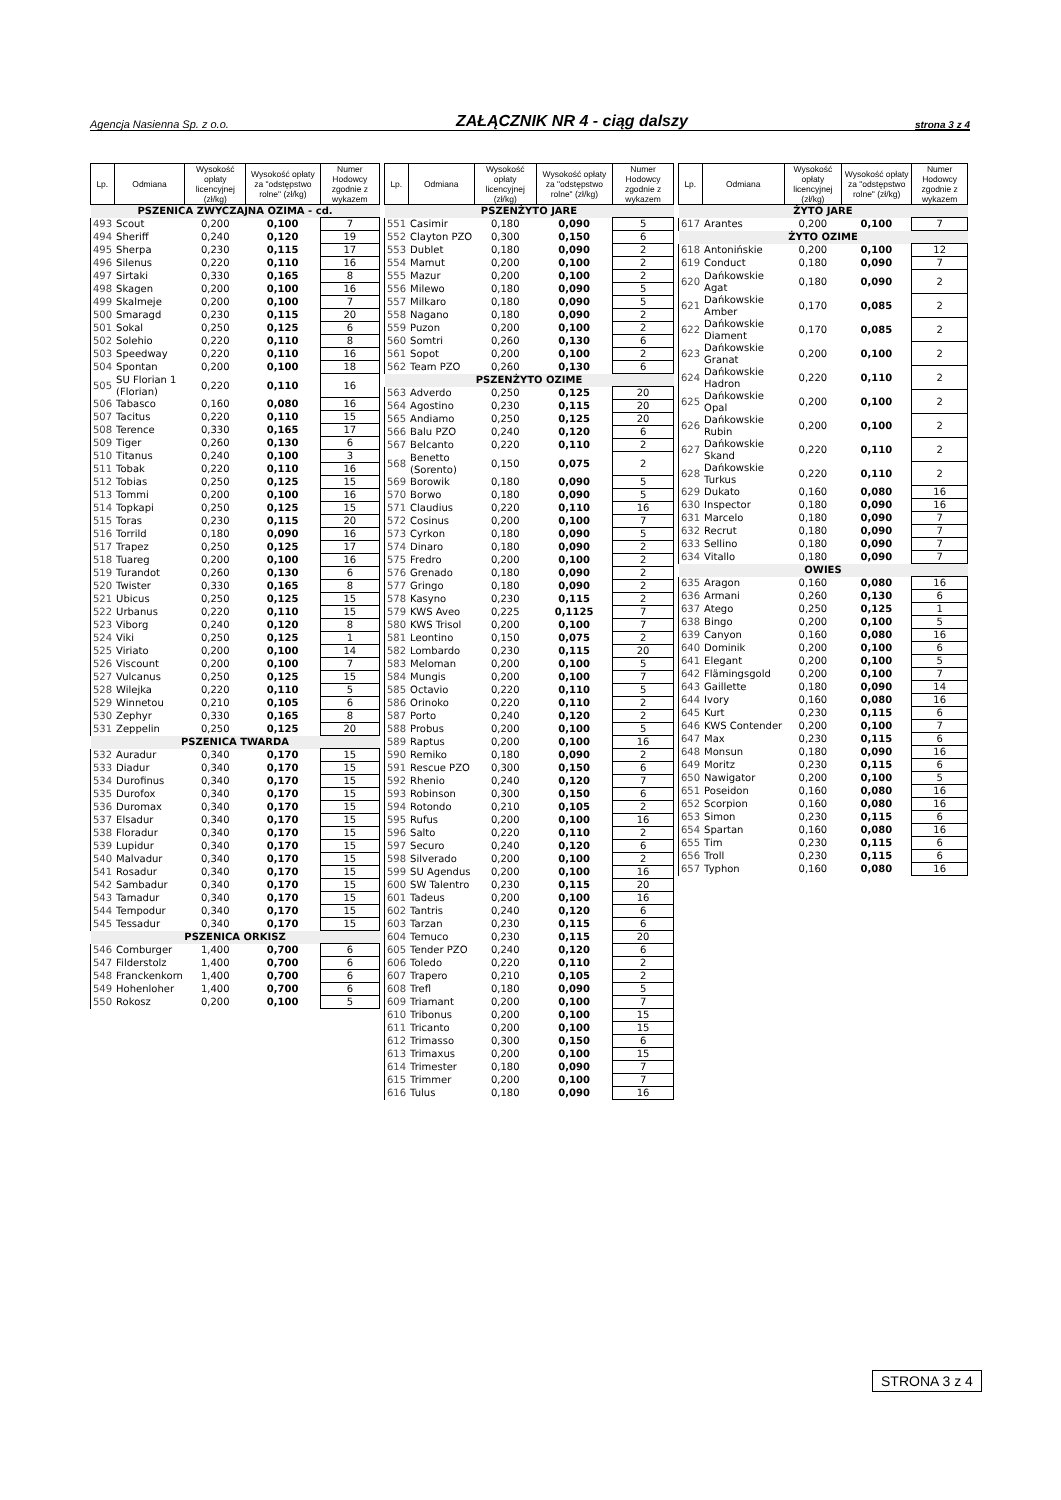Agencja Nasienna Sp. z o.o. ZAŁĄCZNIK NR 4 - ciąg dalszy strona 3 z 4
| Lp. | Odmiana | Wysokość opłaty licencyjnej (zł/kg) | Wysokość opłaty za "odstępstwo rolne" (zł/kg) | Numer Hodowcy zgodnie z wykazem |
| --- | --- | --- | --- | --- |
| PSZENICA ZWYCZAJNA OZIMA - cd. | | | | |
| 493 | Scout | 0,200 | 0,100 | 7 |
| 494 | Sheriff | 0,240 | 0,120 | 19 |
| 495 | Sherpa | 0,230 | 0,115 | 17 |
| 496 | Silenus | 0,220 | 0,110 | 16 |
| 497 | Sirtaki | 0,330 | 0,165 | 8 |
| 498 | Skagen | 0,200 | 0,100 | 16 |
| 499 | Skalmeje | 0,200 | 0,100 | 7 |
| 500 | Smaragd | 0,230 | 0,115 | 20 |
| 501 | Sokal | 0,250 | 0,125 | 6 |
| 502 | Solehio | 0,220 | 0,110 | 8 |
| 503 | Speedway | 0,220 | 0,110 | 16 |
| 504 | Spontan | 0,200 | 0,100 | 18 |
| 505 | SU Florian 1 (Florian) | 0,220 | 0,110 | 16 |
| 506 | Tabasco | 0,160 | 0,080 | 16 |
| 507 | Tacitus | 0,220 | 0,110 | 15 |
| 508 | Terence | 0,330 | 0,165 | 17 |
| 509 | Tiger | 0,260 | 0,130 | 6 |
| 510 | Titanus | 0,240 | 0,100 | 3 |
| 511 | Tobak | 0,220 | 0,110 | 16 |
| 512 | Tobias | 0,250 | 0,125 | 15 |
| 513 | Tommi | 0,200 | 0,100 | 16 |
| 514 | Topkapi | 0,250 | 0,125 | 15 |
| 515 | Toras | 0,230 | 0,115 | 20 |
| 516 | Torrild | 0,180 | 0,090 | 16 |
| 517 | Trapez | 0,250 | 0,125 | 17 |
| 518 | Tuareg | 0,200 | 0,100 | 16 |
| 519 | Turandot | 0,260 | 0,130 | 6 |
| 520 | Twister | 0,330 | 0,165 | 8 |
| 521 | Ubicus | 0,250 | 0,125 | 15 |
| 522 | Urbanus | 0,220 | 0,110 | 15 |
| 523 | Viborg | 0,240 | 0,120 | 8 |
| 524 | Viki | 0,250 | 0,125 | 1 |
| 525 | Viriato | 0,200 | 0,100 | 14 |
| 526 | Viscount | 0,200 | 0,100 | 7 |
| 527 | Vulcanus | 0,250 | 0,125 | 15 |
| 528 | Wilejka | 0,220 | 0,110 | 5 |
| 529 | Winnetou | 0,210 | 0,105 | 6 |
| 530 | Zephyr | 0,330 | 0,165 | 8 |
| 531 | Zeppelin | 0,250 | 0,125 | 20 |
| PSZENICA TWARDA | | | | |
| 532 | Auradur | 0,340 | 0,170 | 15 |
| 533 | Diadur | 0,340 | 0,170 | 15 |
| 534 | Durofinus | 0,340 | 0,170 | 15 |
| 535 | Durofox | 0,340 | 0,170 | 15 |
| 536 | Duromax | 0,340 | 0,170 | 15 |
| 537 | Elsadur | 0,340 | 0,170 | 15 |
| 538 | Floradur | 0,340 | 0,170 | 15 |
| 539 | Lupidur | 0,340 | 0,170 | 15 |
| 540 | Malvadur | 0,340 | 0,170 | 15 |
| 541 | Rosadur | 0,340 | 0,170 | 15 |
| 542 | Sambadur | 0,340 | 0,170 | 15 |
| 543 | Tamadur | 0,340 | 0,170 | 15 |
| 544 | Tempodur | 0,340 | 0,170 | 15 |
| 545 | Tessadur | 0,340 | 0,170 | 15 |
| PSZENICA ORKISZ | | | | |
| 546 | Comburger | 1,400 | 0,700 | 6 |
| 547 | Filderstolz | 1,400 | 0,700 | 6 |
| 548 | Franckenkorn | 1,400 | 0,700 | 6 |
| 549 | Hohenloher | 1,400 | 0,700 | 6 |
| 550 | Rokosz | 0,200 | 0,100 | 5 |
| Lp. | Odmiana | Wysokość opłaty licencyjnej (zł/kg) | Wysokość opłaty za "odstępstwo rolne" (zł/kg) | Numer Hodowcy zgodnie z wykazem |
| --- | --- | --- | --- | --- |
| PSZENŻYTO JARE | | | | |
| 551 | Casimir | 0,180 | 0,090 | 5 |
| 552 | Clayton PZO | 0,300 | 0,150 | 6 |
| 553 | Dublet | 0,180 | 0,090 | 2 |
| 554 | Mamut | 0,200 | 0,100 | 2 |
| 555 | Mazur | 0,200 | 0,100 | 2 |
| 556 | Milewo | 0,180 | 0,090 | 5 |
| 557 | Milkaro | 0,180 | 0,090 | 5 |
| 558 | Nagano | 0,180 | 0,090 | 2 |
| 559 | Puzon | 0,200 | 0,100 | 2 |
| 560 | Somtri | 0,260 | 0,130 | 6 |
| 561 | Sopot | 0,200 | 0,100 | 2 |
| 562 | Team PZO | 0,260 | 0,130 | 6 |
| PSZENŻYTO OZIME | | | | |
| 563 | Adverdo | 0,250 | 0,125 | 20 |
| 564 | Agostino | 0,230 | 0,115 | 20 |
| 565 | Andiamo | 0,250 | 0,125 | 20 |
| 566 | Balu PZO | 0,240 | 0,120 | 6 |
| 567 | Belcanto | 0,220 | 0,110 | 2 |
| 568 | Benetto (Sorento) | 0,150 | 0,075 | 2 |
| 569 | Borowik | 0,180 | 0,090 | 5 |
| 570 | Borwo | 0,180 | 0,090 | 5 |
| 571 | Claudius | 0,220 | 0,110 | 16 |
| 572 | Cosinus | 0,200 | 0,100 | 7 |
| 573 | Cyrkon | 0,180 | 0,090 | 5 |
| 574 | Dinaro | 0,180 | 0,090 | 2 |
| 575 | Fredro | 0,200 | 0,100 | 2 |
| 576 | Grenado | 0,180 | 0,090 | 2 |
| 577 | Gringo | 0,180 | 0,090 | 2 |
| 578 | Kasyno | 0,230 | 0,115 | 2 |
| 579 | KWS Aveo | 0,225 | 0,1125 | 7 |
| 580 | KWS Trisol | 0,200 | 0,100 | 7 |
| 581 | Leontino | 0,150 | 0,075 | 2 |
| 582 | Lombardo | 0,230 | 0,115 | 20 |
| 583 | Meloman | 0,200 | 0,100 | 5 |
| 584 | Mungis | 0,200 | 0,100 | 7 |
| 585 | Octavio | 0,220 | 0,110 | 5 |
| 586 | Orinoko | 0,220 | 0,110 | 2 |
| 587 | Porto | 0,240 | 0,120 | 2 |
| 588 | Probus | 0,200 | 0,100 | 5 |
| 589 | Raptus | 0,200 | 0,100 | 16 |
| 590 | Remiko | 0,180 | 0,090 | 2 |
| 591 | Rescue PZO | 0,300 | 0,150 | 6 |
| 592 | Rhenio | 0,240 | 0,120 | 7 |
| 593 | Robinson | 0,300 | 0,150 | 6 |
| 594 | Rotondo | 0,210 | 0,105 | 2 |
| 595 | Rufus | 0,200 | 0,100 | 16 |
| 596 | Salto | 0,220 | 0,110 | 2 |
| 597 | Securo | 0,240 | 0,120 | 6 |
| 598 | Silverado | 0,200 | 0,100 | 2 |
| 599 | SU Agendus | 0,200 | 0,100 | 16 |
| 600 | SW Talentro | 0,230 | 0,115 | 20 |
| 601 | Tadeus | 0,200 | 0,100 | 16 |
| 602 | Tantris | 0,240 | 0,120 | 6 |
| 603 | Tarzan | 0,230 | 0,115 | 6 |
| 604 | Temuco | 0,230 | 0,115 | 20 |
| 605 | Tender PZO | 0,240 | 0,120 | 6 |
| 606 | Toledo | 0,220 | 0,110 | 2 |
| 607 | Trapero | 0,210 | 0,105 | 2 |
| 608 | Trefl | 0,180 | 0,090 | 5 |
| 609 | Triamant | 0,200 | 0,100 | 7 |
| 610 | Tribonus | 0,200 | 0,100 | 15 |
| 611 | Tricanto | 0,200 | 0,100 | 15 |
| 612 | Trimasso | 0,300 | 0,150 | 6 |
| 613 | Trimaxus | 0,200 | 0,100 | 15 |
| 614 | Trimester | 0,180 | 0,090 | 7 |
| 615 | Trimmer | 0,200 | 0,100 | 7 |
| 616 | Tulus | 0,180 | 0,090 | 16 |
| Lp. | Odmiana | Wysokość opłaty licencyjnej (zł/kg) | Wysokość opłaty za "odstępstwo rolne" (zł/kg) | Numer Hodowcy zgodnie z wykazem |
| --- | --- | --- | --- | --- |
| ŻYTO JARE | | | | |
| 617 | Arantes | 0,200 | 0,100 | 7 |
| ŻYTO OZIME | | | | |
| 618 | Antonińskie | 0,200 | 0,100 | 12 |
| 619 | Conduct | 0,180 | 0,090 | 7 |
| 620 | Dańkowskie Agat | 0,180 | 0,090 | 2 |
| 621 | Dańkowskie Amber | 0,170 | 0,085 | 2 |
| 622 | Dańkowskie Diament | 0,170 | 0,085 | 2 |
| 623 | Dańkowskie Granat | 0,200 | 0,100 | 2 |
| 624 | Dańkowskie Hadron | 0,220 | 0,110 | 2 |
| 625 | Dańkowskie Opal | 0,200 | 0,100 | 2 |
| 626 | Dańkowskie Rubin | 0,200 | 0,100 | 2 |
| 627 | Dańkowskie Skand | 0,220 | 0,110 | 2 |
| 628 | Dańkowskie Turkus | 0,220 | 0,110 | 2 |
| 629 | Dukato | 0,160 | 0,080 | 16 |
| 630 | Inspector | 0,180 | 0,090 | 16 |
| 631 | Marcelo | 0,180 | 0,090 | 7 |
| 632 | Recrut | 0,180 | 0,090 | 7 |
| 633 | Sellino | 0,180 | 0,090 | 7 |
| 634 | Vitallo | 0,180 | 0,090 | 7 |
| OWIES | | | | |
| 635 | Aragon | 0,160 | 0,080 | 16 |
| 636 | Armani | 0,260 | 0,130 | 6 |
| 637 | Atego | 0,250 | 0,125 | 1 |
| 638 | Bingo | 0,200 | 0,100 | 5 |
| 639 | Canyon | 0,160 | 0,080 | 16 |
| 640 | Dominik | 0,200 | 0,100 | 6 |
| 641 | Elegant | 0,200 | 0,100 | 5 |
| 642 | Flämingsgold | 0,200 | 0,100 | 7 |
| 643 | Gaillette | 0,180 | 0,090 | 14 |
| 644 | Ivory | 0,160 | 0,080 | 16 |
| 645 | Kurt | 0,230 | 0,115 | 6 |
| 646 | KWS Contender | 0,200 | 0,100 | 7 |
| 647 | Max | 0,230 | 0,115 | 6 |
| 648 | Monsun | 0,180 | 0,090 | 16 |
| 649 | Moritz | 0,230 | 0,115 | 6 |
| 650 | Nawigator | 0,200 | 0,100 | 5 |
| 651 | Poseidon | 0,160 | 0,080 | 16 |
| 652 | Scorpion | 0,160 | 0,080 | 16 |
| 653 | Simon | 0,230 | 0,115 | 6 |
| 654 | Spartan | 0,160 | 0,080 | 16 |
| 655 | Tim | 0,230 | 0,115 | 6 |
| 656 | Troll | 0,230 | 0,115 | 6 |
| 657 | Typhon | 0,160 | 0,080 | 16 |
STRONA 3 z 4